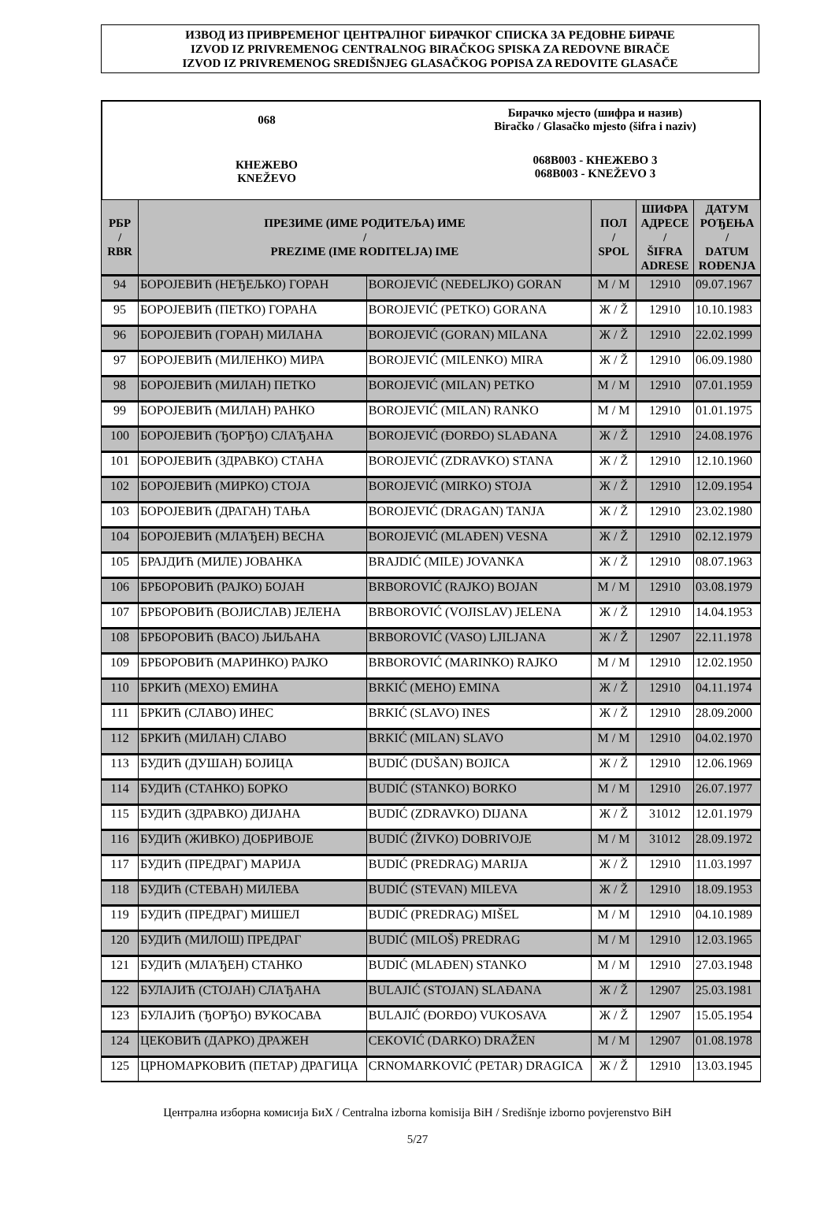ИЗВОД ИЗ ПРИВРЕМЕНОГ ЦЕНТРАЛНОГ БИРАЧКОГ СПИСКА ЗА РЕДОВНЕ БИРАЧЕ
IZVOD IZ PRIVREMENOG CENTRALNOG BIRAČKOG SPISKA ZA REDOVNE BIRAČE
IZVOD IZ PRIVREMENOG SREDIŠNJEG GLASAČKOG POPISA ZA REDOVITE GLASAČE
068
КНЕЖЕВО
KNEŽEVO
Бирачко мјесто (шифра и назив)
Biračko / Glasačko mjesto (šifra i naziv)
068B003 - КНЕЖЕВО 3
068B003 - KNEŽEVO 3
| РБР / RBR | ПРЕЗИМЕ (ИМЕ РОДИТЕЉА) ИМЕ / PREZIME (IME RODITELJA) IME | | ПОЛ / SPOL | ШИФРА АДРЕСЕ / ŠIFRA ADRESE | ДАТУМ РОЂЕЊА / DATUM ROĐENJA |
| --- | --- | --- | --- | --- | --- |
| 94 | БОРОЈЕВИЋ (НЕЂЕЉКО) ГОРАН | BOROJEVIĆ (NEĐELJKO) GORAN | М / M | 12910 | 09.07.1967 |
| 95 | БОРОЈЕВИЋ (ПЕТКО) ГОРАНА | BOROJEVIĆ (PETKO) GORANA | Ж / Ž | 12910 | 10.10.1983 |
| 96 | БОРОЈЕВИЋ (ГОРАН) МИЛАНА | BOROJEVIĆ (GORAN) MILANA | Ж / Ž | 12910 | 22.02.1999 |
| 97 | БОРОЈЕВИЋ (МИЛЕНКО) МИРА | BOROJEVIĆ (MILENKO) MIRA | Ж / Ž | 12910 | 06.09.1980 |
| 98 | БОРОЈЕВИЋ (МИЛАН) ПЕТКО | BOROJEVIĆ (MILAN) PETKO | М / M | 12910 | 07.01.1959 |
| 99 | БОРОЈЕВИЋ (МИЛАН) РАНКО | BOROJEVIĆ (MILAN) RANKO | М / M | 12910 | 01.01.1975 |
| 100 | БОРОЈЕВИЋ (ЂОРЂО) СЛАЂАНА | BOROJEVIĆ (ĐORĐO) SLAĐANA | Ж / Ž | 12910 | 24.08.1976 |
| 101 | БОРОЈЕВИЋ (ЗДРАВКО) СТАНА | BOROJEVIĆ (ZDRAVKO) STANA | Ж / Ž | 12910 | 12.10.1960 |
| 102 | БОРОЈЕВИЋ (МИРКО) СТОЈА | BOROJEVIĆ (MIRKO) STOJA | Ж / Ž | 12910 | 12.09.1954 |
| 103 | БОРОЈЕВИЋ (ДРАГАН) ТАЊА | BOROJEVIĆ (DRAGAN) TANJA | Ж / Ž | 12910 | 23.02.1980 |
| 104 | БОРОЈЕВИЋ (МЛАЂЕН) ВЕСНА | BOROJEVIĆ (MLAĐEN) VESNA | Ж / Ž | 12910 | 02.12.1979 |
| 105 | БРАЈДИЋ (МИЛЕ) ЈОВАНКА | BRAJDIĆ (MILE) JOVANKA | Ж / Ž | 12910 | 08.07.1963 |
| 106 | БРБОРОВИЋ (РАЈКО) БОЈАН | BRBOROVIĆ (RAJKO) BOJAN | М / M | 12910 | 03.08.1979 |
| 107 | БРБОРОВИЋ (ВОЈИСЛАВ) ЈЕЛЕНА | BRBOROVIĆ (VOJISLAV) JELENA | Ж / Ž | 12910 | 14.04.1953 |
| 108 | БРБОРОВИЋ (ВАСО) ЉИЉАНА | BRBOROVIĆ (VASO) LJILJANA | Ж / Ž | 12907 | 22.11.1978 |
| 109 | БРБОРОВИЋ (МАРИНКО) РАЈКО | BRBOROVIĆ (MARINKO) RAJKO | М / M | 12910 | 12.02.1950 |
| 110 | БРКИЋ (МЕХО) ЕМИНА | BRKIĆ (MEHO) EMINA | Ж / Ž | 12910 | 04.11.1974 |
| 111 | БРКИЋ (СЛАВО) ИНЕС | BRKIĆ (SLAVO) INES | Ж / Ž | 12910 | 28.09.2000 |
| 112 | БРКИЋ (МИЛАН) СЛАВО | BRKIĆ (MILAN) SLAVO | М / M | 12910 | 04.02.1970 |
| 113 | БУДИЋ (ДУШАН) БОЈИЦА | BUDIĆ (DUŠAN) BOJICA | Ж / Ž | 12910 | 12.06.1969 |
| 114 | БУДИЋ (СТАНКО) БОРКО | BUDIĆ (STANKO) BORKO | М / M | 12910 | 26.07.1977 |
| 115 | БУДИЋ (ЗДРАВКО) ДИЈАНА | BUDIĆ (ZDRAVKO) DIJANA | Ж / Ž | 31012 | 12.01.1979 |
| 116 | БУДИЋ (ЖИВКО) ДОБРИВОЈЕ | BUDIĆ (ŽIVKO) DOBRIVOJE | М / M | 31012 | 28.09.1972 |
| 117 | БУДИЋ (ПРЕДРАГ) МАРИЈА | BUDIĆ (PREDRAG) MARIJA | Ж / Ž | 12910 | 11.03.1997 |
| 118 | БУДИЋ (СТЕВАН) МИЛЕВА | BUDIĆ (STEVAN) MILEVA | Ж / Ž | 12910 | 18.09.1953 |
| 119 | БУДИЋ (ПРЕДРАГ) МИШЕЛ | BUDIĆ (PREDRAG) MIŠEL | М / M | 12910 | 04.10.1989 |
| 120 | БУДИЋ (МИЛОШ) ПРЕДРАГ | BUDIĆ (MILOŠ) PREDRAG | М / M | 12910 | 12.03.1965 |
| 121 | БУДИЋ (МЛАЂЕН) СТАНКО | BUDIĆ (MLAĐEN) STANKO | М / M | 12910 | 27.03.1948 |
| 122 | БУЛАЈИЋ (СТОЈАН) СЛАЂАНА | BULAJIĆ (STOJAN) SLAĐANA | Ж / Ž | 12907 | 25.03.1981 |
| 123 | БУЛАЈИЋ (ЂОРЂО) ВУКОСАВА | BULAJIĆ (ĐORĐO) VUKOSAVA | Ж / Ž | 12907 | 15.05.1954 |
| 124 | ЦЕКОВИЋ (ДАРКО) ДРАЖЕН | CEKOVIĆ (DARKO) DRAŽEN | М / M | 12907 | 01.08.1978 |
| 125 | ЦРНОМАРКОВИЋ (ПЕТАР) ДРАГИЦА | CRNOMARKOVIĆ (PETAR) DRAGICA | Ж / Ž | 12910 | 13.03.1945 |
Централна изборна комисија БиХ / Centralna izborna komisija BiH / Središnje izborno povjerenstvo BiH
5/27